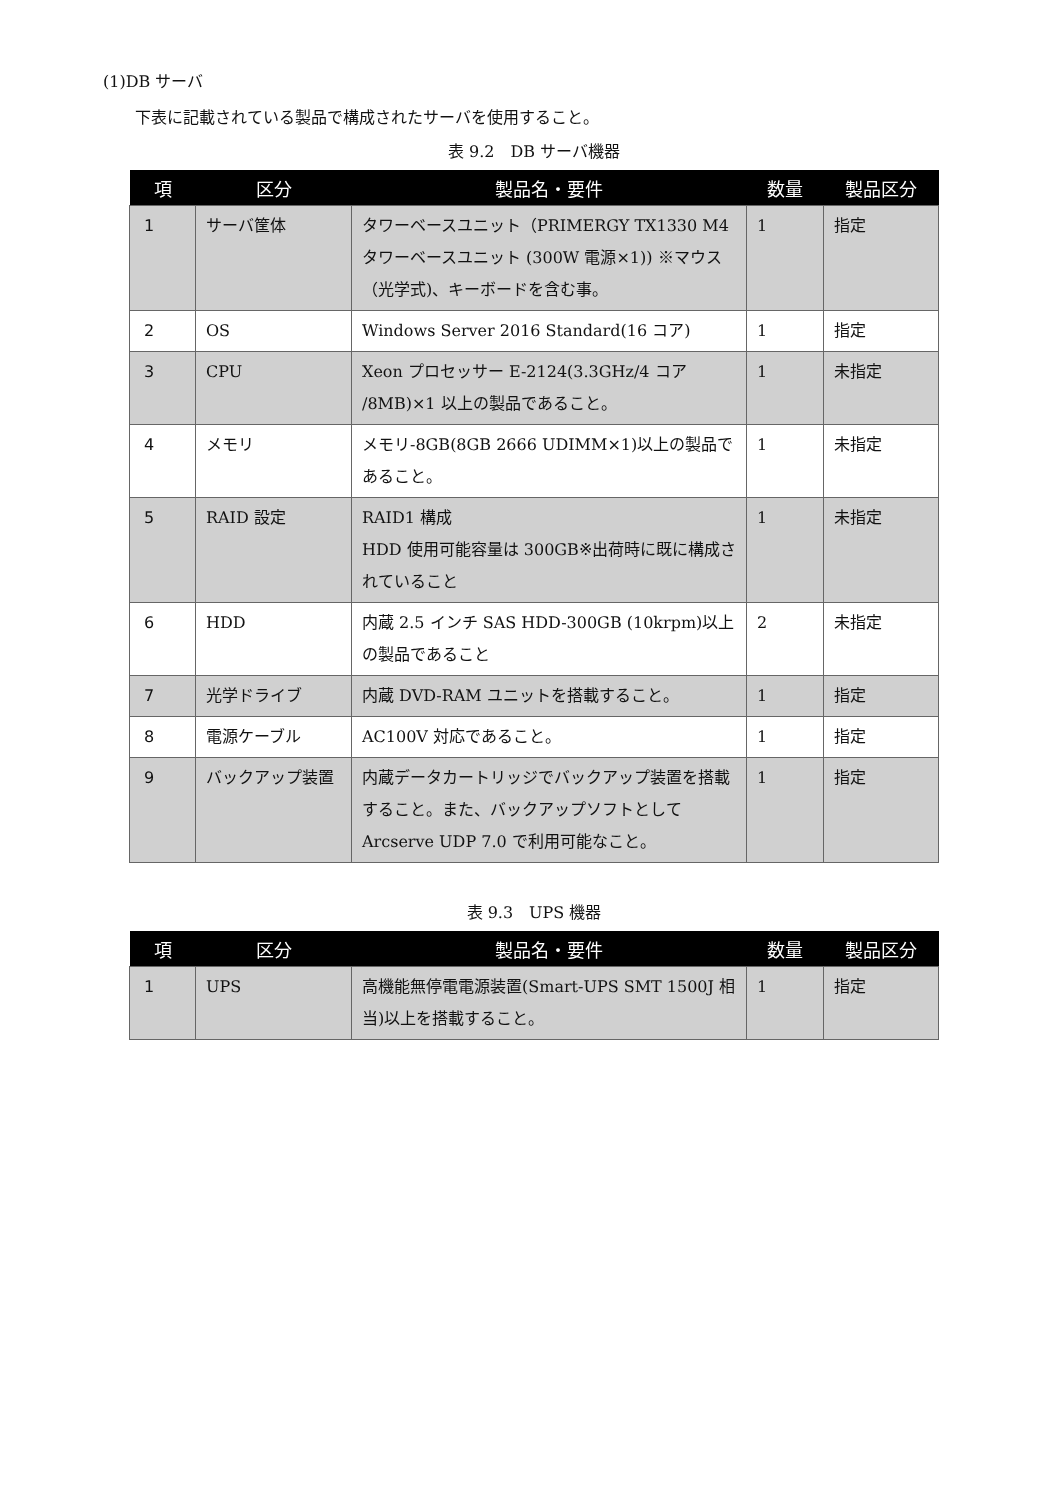(1)DB サーバ
下表に記載されている製品で構成されたサーバを使用すること。
表 9.2　DB サーバ機器
| 項 | 区分 | 製品名・要件 | 数量 | 製品区分 |
| --- | --- | --- | --- | --- |
| 1 | サーバ筐体 | タワーベースユニット（PRIMERGY TX1330 M4 タワーベースユニット (300W 電源×1)) ※マウス（光学式)、キーボードを含む事。 | 1 | 指定 |
| 2 | OS | Windows Server 2016 Standard(16 コア) | 1 | 指定 |
| 3 | CPU | Xeon プロセッサー E-2124(3.3GHz/4 コア /8MB)×1 以上の製品であること。 | 1 | 未指定 |
| 4 | メモリ | メモリ-8GB(8GB 2666 UDIMM×1)以上の製品であること。 | 1 | 未指定 |
| 5 | RAID 設定 | RAID1 構成 HDD 使用可能容量は 300GB※出荷時に既に構成されていること | 1 | 未指定 |
| 6 | HDD | 内蔵 2.5 インチ SAS HDD-300GB (10krpm)以上の製品であること | 2 | 未指定 |
| 7 | 光学ドライブ | 内蔵 DVD-RAM ユニットを搭載すること。 | 1 | 指定 |
| 8 | 電源ケーブル | AC100V 対応であること。 | 1 | 指定 |
| 9 | バックアップ装置 | 内蔵データカートリッジでバックアップ装置を搭載すること。また、バックアップソフトとして Arcserve UDP 7.0 で利用可能なこと。 | 1 | 指定 |
表 9.3　UPS 機器
| 項 | 区分 | 製品名・要件 | 数量 | 製品区分 |
| --- | --- | --- | --- | --- |
| 1 | UPS | 高機能無停電電源装置(Smart-UPS SMT 1500J 相当)以上を搭載すること。 | 1 | 指定 |